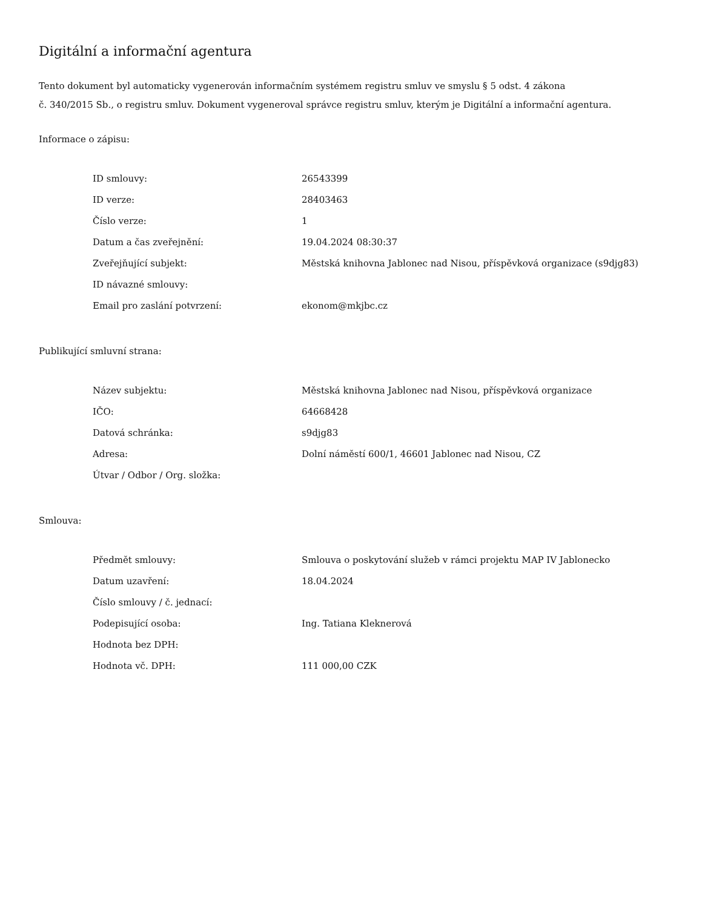Digitální a informační agentura
Tento dokument byl automaticky vygenerován informačním systémem registru smluv ve smyslu § 5 odst. 4 zákona
č. 340/2015 Sb., o registru smluv. Dokument vygeneroval správce registru smluv, kterým je Digitální a informační agentura.
Informace o zápisu:
| ID smlouvy: | 26543399 |
| ID verze: | 28403463 |
| Číslo verze: | 1 |
| Datum a čas zveřejnění: | 19.04.2024 08:30:37 |
| Zveřejňující subjekt: | Městská knihovna Jablonec nad Nisou, příspěvková organizace (s9djg83) |
| ID návazné smlouvy: | |
| Email pro zaslání potvrzení: | ekonom@mkjbc.cz |
Publikující smluvní strana:
| Název subjektu: | Městská knihovna Jablonec nad Nisou, příspěvková organizace |
| IČO: | 64668428 |
| Datová schránka: | s9djg83 |
| Adresa: | Dolní náměstí 600/1, 46601 Jablonec nad Nisou, CZ |
| Útvar / Odbor / Org. složka: | |
Smlouva:
| Předmět smlouvy: | Smlouva o poskytování služeb v rámci projektu MAP IV Jablonecko |
| Datum uzavření: | 18.04.2024 |
| Číslo smlouvy / č. jednací: | |
| Podepisující osoba: | Ing. Tatiana Kleknerová |
| Hodnota bez DPH: | |
| Hodnota vč. DPH: | 111 000,00 CZK |